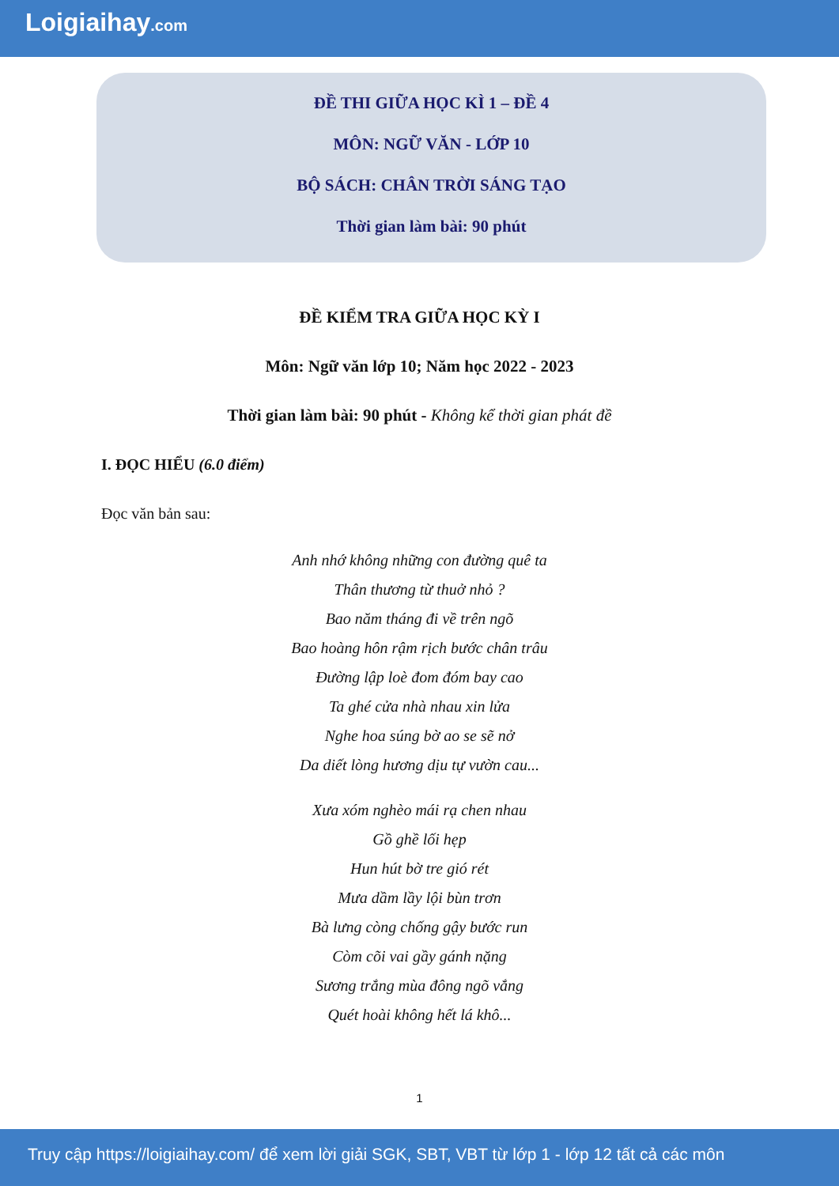Loigiaihay.com
ĐỀ THI GIỮA HỌC KÌ 1 – ĐỀ 4
MÔN: NGỮ VĂN - LỚP 10
BỘ SÁCH: CHÂN TRỜI SÁNG TẠO
Thời gian làm bài: 90 phút
ĐỀ KIỂM TRA GIỮA HỌC KỲ I
Môn: Ngữ văn lớp 10; Năm học 2022 - 2023
Thời gian làm bài: 90 phút - Không kể thời gian phát đề
I. ĐỌC HIỂU (6.0 điểm)
Đọc văn bản sau:
Anh nhớ không những con đường quê ta
Thân thương từ thuở nhỏ ?
Bao năm tháng đi về trên ngõ
Bao hoàng hôn rậm rịch bước chân trâu
Đường lập loè đom đóm bay cao
Ta ghé cửa nhà nhau xin lửa
Nghe hoa súng bờ ao se sẽ nở
Da diết lòng hương dịu tự vườn cau...
Xưa xóm nghèo mái rạ chen nhau
Gồ ghề lối hẹp
Hun hút bờ tre gió rét
Mưa dầm lầy lội bùn trơn
Bà lưng còng chống gậy bước run
Còm cõi vai gầy gánh nặng
Sương trắng mùa đông ngõ vắng
Quét hoài không hết lá khô...
1
Truy cập https://loigiaihay.com/ để xem lời giải SGK, SBT, VBT từ lớp 1 - lớp 12 tất cả các môn